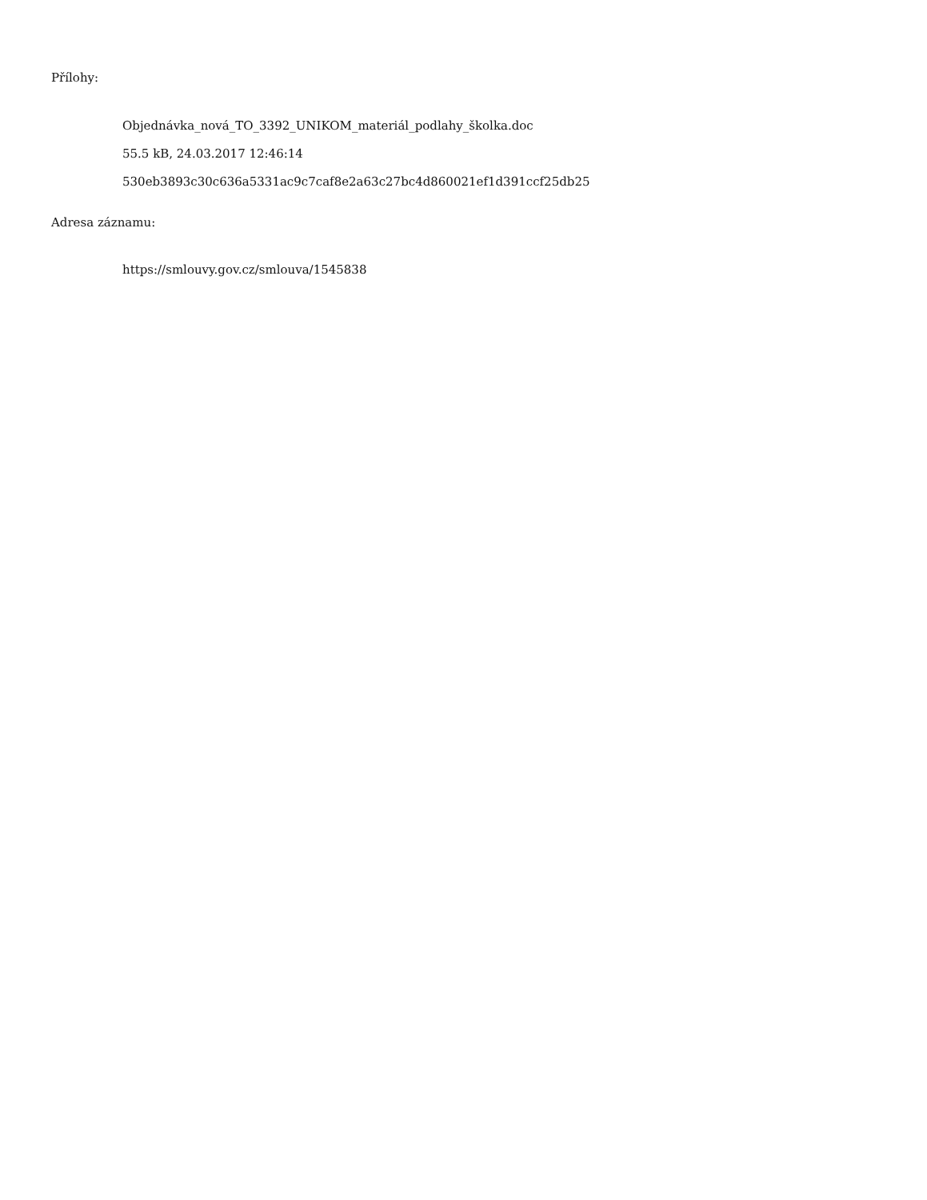Přílohy:
Objednávka_nová_TO_3392_UNIKOM_materiál_podlahy_školka.doc
55.5 kB, 24.03.2017 12:46:14
530eb3893c30c636a5331ac9c7caf8e2a63c27bc4d860021ef1d391ccf25db25
Adresa záznamu:
https://smlouvy.gov.cz/smlouva/1545838